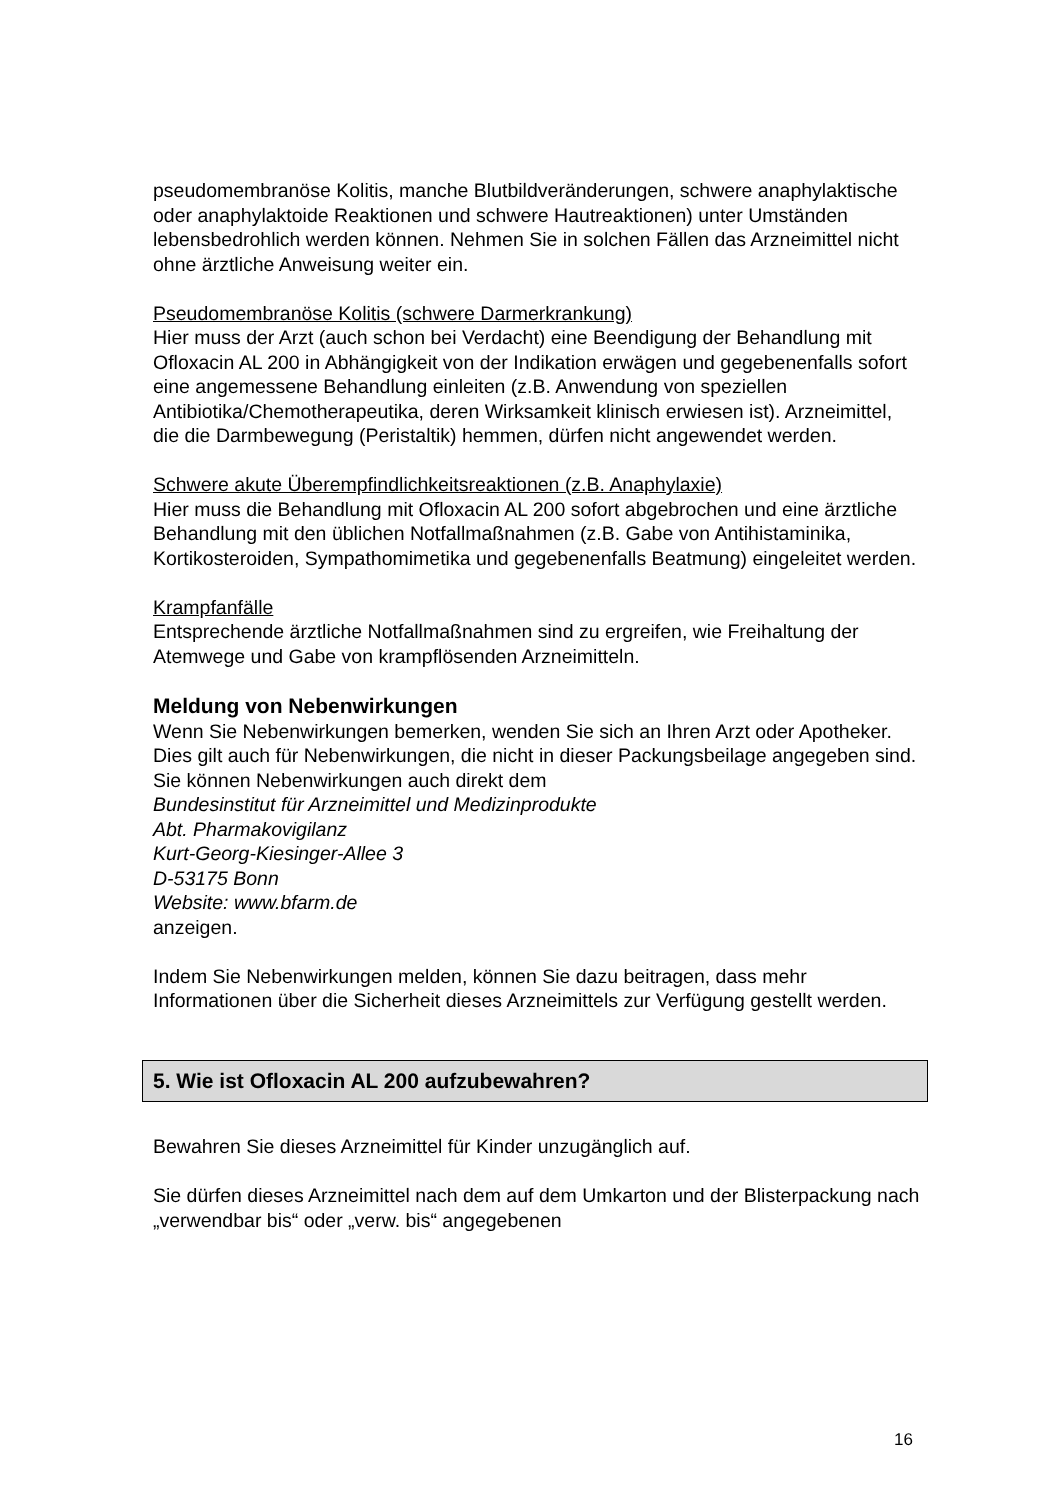pseudomembranöse Kolitis, manche Blutbildveränderungen, schwere anaphylaktische oder anaphylaktoide Reaktionen und schwere Hautreaktionen) unter Umständen lebensbedrohlich werden können. Nehmen Sie in solchen Fällen das Arzneimittel nicht ohne ärztliche Anweisung weiter ein.
Pseudomembranöse Kolitis (schwere Darmerkrankung)
Hier muss der Arzt (auch schon bei Verdacht) eine Beendigung der Behandlung mit Ofloxacin AL 200 in Abhängigkeit von der Indikation erwägen und gegebenenfalls sofort eine angemessene Behandlung einleiten (z.B. Anwendung von speziellen Antibiotika/Chemotherapeutika, deren Wirksamkeit klinisch erwiesen ist). Arzneimittel, die die Darmbewegung (Peristaltik) hemmen, dürfen nicht angewendet werden.
Schwere akute Überempfindlichkeitsreaktionen (z.B. Anaphylaxie)
Hier muss die Behandlung mit Ofloxacin AL 200 sofort abgebrochen und eine ärztliche Behandlung mit den üblichen Notfallmaßnahmen (z.B. Gabe von Antihistaminika, Kortikosteroiden, Sympathomimetika und gegebenenfalls Beatmung) eingeleitet werden.
Krampfanfälle
Entsprechende ärztliche Notfallmaßnahmen sind zu ergreifen, wie Freihaltung der Atemwege und Gabe von krampflösenden Arzneimitteln.
Meldung von Nebenwirkungen
Wenn Sie Nebenwirkungen bemerken, wenden Sie sich an Ihren Arzt oder Apotheker. Dies gilt auch für Nebenwirkungen, die nicht in dieser Packungsbeilage angegeben sind. Sie können Nebenwirkungen auch direkt dem
Bundesinstitut für Arzneimittel und Medizinprodukte
Abt. Pharmakovigilanz
Kurt-Georg-Kiesinger-Allee 3
D-53175 Bonn
Website: www.bfarm.de
anzeigen.
Indem Sie Nebenwirkungen melden, können Sie dazu beitragen, dass mehr Informationen über die Sicherheit dieses Arzneimittels zur Verfügung gestellt werden.
5. Wie ist Ofloxacin AL 200 aufzubewahren?
Bewahren Sie dieses Arzneimittel für Kinder unzugänglich auf.
Sie dürfen dieses Arzneimittel nach dem auf dem Umkarton und der Blisterpackung nach „verwendbar bis“ oder „verw. bis“ angegebenen
16